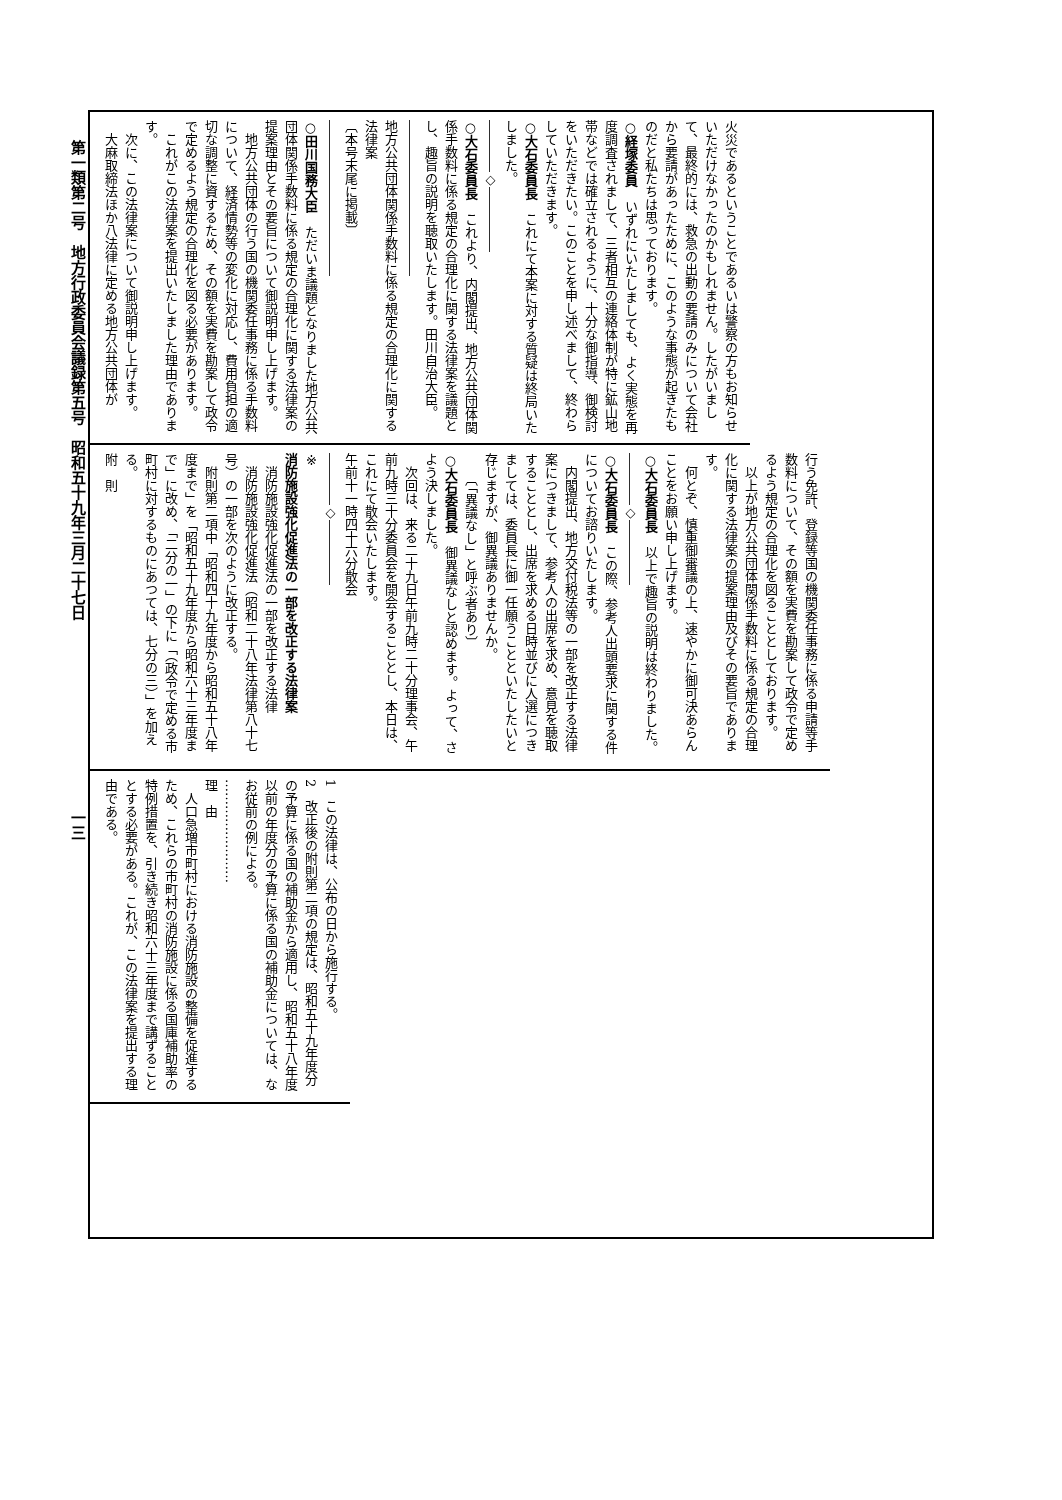第一類第二号　地方行政委員会議録第五号　昭和五十九年三月二十七日　　　　　　　　　　一三
火災であるということであるいは警察の方もお知らせいただけなかったのかもしれません。したがいまして、最終的には、救急の出動の要請のみについて会社から要請があったために、このような事態が起きたものだと私たちは思っております。
○経塚委員　いずれにいたしましても、よく実態を再度調査されまして、三者相互の連絡体制が特に鉱山地帯などでは確立されるように、十分な御指導、御検討をいただきたい。このことを申し述べまして、終わらしていただきます。
○大石委員長　これにて本案に対する質疑は終局いたしました。
――――◇―――――
○大石委員長　これより、内閣提出、地方公共団体関係手数料に係る規定の合理化に関する法律案を議題とし、趣旨の説明を聴取いたします。田川自治大臣。
――――――――――――
地方公共団体関係手数料に係る規定の合理化に関する法律案
〔本号末尾に掲載〕
――――――――――――
○田川国務大臣　ただいま議題となりました地方公共団体関係手数料に係る規定の合理化に関する法律案の提案理由とその要旨について御説明申し上げます。
　地方公共団体の行う国の機関委任事務に係る手数料について、経済情勢等の変化に対応し、費用負担の適切な調整に資するため、その額を実費を勘案して政令で定めるよう規定の合理化を図る必要があります。
　これがこの法律案を提出いたしました理由であります。
　次に、この法律案について御説明申し上げます。
　大麻取締法ほか八法律に定める地方公共団体が
行う免許、登録等国の機関委任事務に係る申請等手数料について、その額を実費を勘案して政令で定めるよう規定の合理化を図ることとしております。
　以上が地方公共団体関係手数料に係る規定の合理化に関する法律案の提案理由及びその要旨であります。
　何とぞ、慎重御審議の上、速やかに御可決あらんことをお願い申し上げます。
○大石委員長　以上で趣旨の説明は終わりました。
――――◇―――――
○大石委員長　この際、参考人出頭要求に関する件についてお諮りいたします。
　内閣提出、地方交付税法等の一部を改正する法律案につきまして、参考人の出席を求め、意見を聴取することとし、出席を求める日時並びに人選につきましては、委員長に御一任願うことといたしたいと存じますが、御異議ありませんか。
　　〔「異議なし」と呼ぶ者あり〕
○大石委員長　御異議なしと認めます。よって、さよう決しました。
　次回は、来る二十九日午前九時二十分理事会、午前九時三十分委員会を開会することとし、本日は、これにて散会いたします。
午前十一時四十六分散会
――――◇―――――
※
消防施設強化促進法の一部を改正する法律案
　消防施設強化促進法の一部を改正する法律
　消防施設強化促進法（昭和二十八年法律第八十七号）の一部を次のように改正する。
　附則第二項中「昭和四十九年度から昭和五十八年度まで」を「昭和五十九年度から昭和六十三年度まで」に改め、「二分の一」の下に「（政令で定める市町村に対するものにあつては、七分の三）」を加える。
附　則
1　この法律は、公布の日から施行する。
2　改正後の附則第二項の規定は、昭和五十九年度分の予算に係る国の補助金から適用し、昭和五十八年度以前の年度分の予算に係る国の補助金については、なお従前の例による。
……………………
理　由
　人口急増市町村における消防施設の整備を促進するため、これらの市町村の消防施設に係る国庫補助率の特例措置を、引き続き昭和六十三年度まで講ずることとする必要がある。これが、この法律案を提出する理由である。